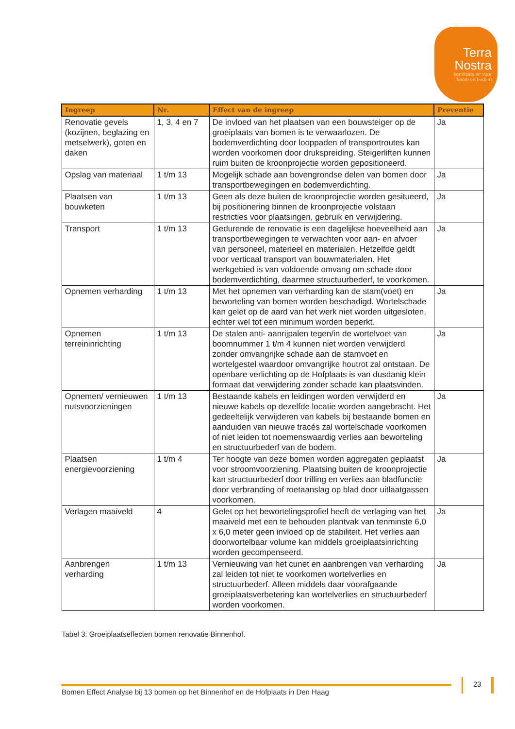Terra
Nostra
kennisatelier voor
boom en bodem
| Ingreep | Nr. | Effect van de ingreep | Preventie |
| --- | --- | --- | --- |
| Renovatie gevels (kozijnen, beglazing en metselwerk), goten en daken | 1, 3, 4 en 7 | De invloed van het plaatsen van een bouwsteiger op de groeiplaats van bomen is te verwaarlozen. De bodemverdichting door looppaden of transportroutes kan worden voorkomen door drukspreiding. Steigerliften kunnen ruim buiten de kroonprojectie worden gepositioneerd. | Ja |
| Opslag van materiaal | 1 t/m 13 | Mogelijk schade aan bovengrondse delen van bomen door transportbewegingen en bodemverdichting. | Ja |
| Plaatsen van bouwketen | 1 t/m 13 | Geen als deze buiten de kroonprojectie worden gesitueerd, bij positionering binnen de kroonprojectie volstaan restricties voor plaatsingen, gebruik en verwijdering. | Ja |
| Transport | 1 t/m 13 | Gedurende de renovatie is een dagelijkse hoeveelheid aan transportbewegingen te verwachten voor aan- en afvoer van personeel, materieel en materialen. Hetzelfde geldt voor verticaal transport van bouwmaterialen. Het werkgebied is van voldoende omvang om schade door bodemverdichting, daarmee structuurbederf, te voorkomen. | Ja |
| Opnemen verharding | 1 t/m 13 | Met het opnemen van verharding kan de stam(voet) en beworteling van bomen worden beschadigd. Wortelschade kan gelet op de aard van het werk niet worden uitgesloten, echter wel tot een minimum worden beperkt. | Ja |
| Opnemen terreininrichting | 1 t/m 13 | De stalen anti- aanrijpalen tegen/in de wortelvoet van boomnummer 1 t/m 4 kunnen niet worden verwijderd zonder omvangrijke schade aan de stamvoet en wortelgestel waardoor omvangrijke houtrot zal ontstaan. De openbare verlichting op de Hofplaats is van dusdanig klein formaat dat verwijdering zonder schade kan plaatsvinden. | Ja |
| Opnemen/ vernieuwen nutsvoorzieningen | 1 t/m 13 | Bestaande kabels en leidingen worden verwijderd en nieuwe kabels op dezelfde locatie worden aangebracht. Het gedeeltelijk verwijderen van kabels bij bestaande bomen en aanduiden van nieuwe tracés zal wortelschade voorkomen of niet leiden tot noemenswaardig verlies aan beworteling en structuurbederf van de bodem. | Ja |
| Plaatsen energievoorziening | 1 t/m 4 | Ter hoogte van deze bomen worden aggregaten geplaatst voor stroomvoorziening. Plaatsing buiten de kroonprojectie kan structuurbederf door trilling en verlies aan bladfunctie door verbranding of roetaanslag op blad door uitlaatgassen voorkomen. | Ja |
| Verlagen maaiveld | 4 | Gelet op het bewortelingsprofiel heeft de verlaging van het maaiveld met een te behouden plantvak van tenminste 6,0 x 6,0 meter geen invloed op de stabiliteit. Het verlies aan doorwortelbaar volume kan middels groeiplaatsinrichting worden gecompenseerd. | Ja |
| Aanbrengen verharding | 1 t/m 13 | Vernieuwing van het cunet en aanbrengen van verharding zal leiden tot niet te voorkomen wortelverlies en structuurbederf. Alleen middels daar voorafgaande groeiplaatsverbetering kan wortelverlies en structuurbederf worden voorkomen. | Ja |
Tabel 3: Groeiplaatseffecten bomen renovatie Binnenhof.
23
Bomen Effect Analyse bij 13 bomen op het Binnenhof en de Hofplaats in Den Haag